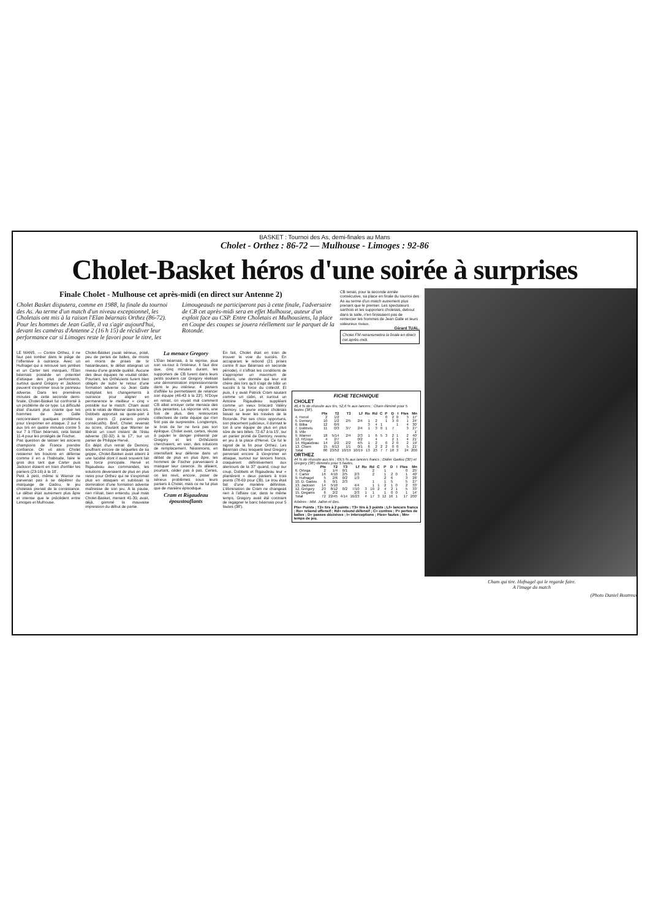BASKET : Tournoi des As, demi-finales au Mans
Cholet - Orthez : 86-72 — Mulhouse - Limoges : 92-86
Cholet-Basket héros d'une soirée à surprises
Finale Cholet - Mulhouse cet après-midi (en direct sur Antenne 2)
Cholet Basket disputera, comme en 1988, la finale du tournoi des As. Au terme d'un match d'un niveau exceptionnel, les Choletais ont mis à la raison l'Elan béarnais Orthez (86-72). Pour les hommes de Jean Galle, il va s'agir aujourd'hui, devant les caméras d'Antenne 2 (16 h 15) de récidiver leur performance car si Limoges reste le favori pour le titre, les Limougeauds ne participeront pas à cette finale, l'adversaire de CB cet après-midi sera en effet Mulhouse, auteur d'un exploit face au CSP. Entre Choletais et Mulhousiens, la place en Coupe des coupes se jouera réellement sur le parquet de la Rotonde.
CB tenait, pour la seconde année consécutive, sa place en finale du tournoi des As au terme d'un match autrement plus prenant que le premier. Les spectateurs sarthois et les supporters choletais, debout dans la salle, n'en finissaient pas de remercier les hommes de Jean Galle et leurs valeureux rivaux.
Gérard TUAL.
Cholet FM retransmettra la finale en direct cet après-midi.
LE MANS. — Contre Orthez, il ne faut pas tomber dans le piège de l'offensive à outrance. Avec un Hufnagel qui a retrouvé ses jambes et un Carter ses marques, l'Elan béarnais possède un potentiel d'attaque des plus performants, surtout quand Grégory et Jackson peuvent s'exprimer sous le panneau adverse. Dans les premières minutes de cette seconde demi-finale, Cholet-Basket fut confronté à un problème de ce type. La difficulté était d'autant plus criante que les hommes de Jean Galle rencontraient quelques problèmes pour s'exprimer en attaque. 2 sur 6 aux tirs en quatre minutes contre 5 sur 7 à l'Elan béarnais, cela faisait 11-4 pour les protégés de Fischer.
Pas question de laisser les anciens champions de France prendre confiance. On vit alors Cholet resserrer les boulons en défense comme il en a l'habitude, faire le gros dos tant que Carter puis Jackson étaient en train d'enfiler les paniers (23-16) à la 10'.
Petit à petit, même si Warner ne parvenait pas à se dépêtrer du marquage de Gadou, le jeu choletais prenait de la consistance. Le débat était autrement plus âpre et intense que le précédent entre Limoges et Mulhouse.
Cholet-Basket jouait sérieux, posé, peu de pertes de balles, de moins en moins de prises de tir hasardeuses, le débat atteignait un niveau d'une grande qualité. Aucune des deux équipes ne voulait céder. Pourtant, les Orthéziens furent bien obligés de subir le retour d'une formation adverse où Jean Galle multipliait les changements à outrance pour aligner en permanence le meilleur « cinq » possible sur le match. Cham avait pris le relais de Warner dans les tirs. Dobbels apportait sa quote-part à trois points (2 paniers primés consécutifs). Bref, Cholet revenait au score, d'autant que Warner se libérait un court instant de l'étau adverse (32-32) à la 17', sur un panier de Philippe Hervé.
En dépit d'un retrait de Demory, souffrant encore de séquelles de sa grippe, Cholet-Basket avait atteint à une lucidité dont il avait souvent fait sa force principale. Hervé et Rigaudeau aux commandes, les solutions devenaient de plus en plus rares pour Orthez qui ne s'exprimait plus en attaques et subissait la domination d'une formation adverse maîtresse de son jeu. A la pause, rien n'était, bien entendu, joué mais Cholet-Basket, menant 41-39, avait, déjà, gommé la mauvaise impression du début de partie.
La menace Gregory
L'Elan béarnais, à la reprise, joua son va-tout à l'intérieur. Il faut dire que, cinq minutes durant, les supporters de CB furent dans leurs petits souliers car Gregory réalisait une démonstration impressionnante dans le jeu intérieur. 4 paniers d'affilée lui permettaient de relancer son équipe (46-43 à la 23'). N'Doye en retrait, on voyait mal comment CB allait enrayer cette menace des plus pesantes. La réponse vint, une fois de plus, des ressources collectives de cette équipe qui n'en finit pas de surprendre. Longtemps, le bras de fer ne livra pas son épilogue. Cholet avait, certes, réussi à juguler le danger présenté par Gregory et les Orthéziens cherchaient, en vain, des solutions de remplacement. Néanmoins, en intensifiant leur défense dans un débat de plus en plus âpre, les hommes de Fischer parvenaient à masquer leur carence. Ils allaient, pourtant, céder pas à pas. Certes, on les revit, encore, poser de sérieux problèmes sous leurs paniers à Cholet, mais ce ne fut plus que de manière épisodique.
Cram et Rigaudeau époustouflants
En fait, Cholet était en train de trouver la voie du succès. En accaparant le rebond (21 prises contre 8 aux Béarnais en seconde période), il s'offrait les conditions de s'approprier un maximum de ballons, une donnée qui leur est chère dès lors qu'il s'agit de bâtir un succès à la force du collectif. Et puis, il y avait Patrick Cram sautant comme un cabri, et surtout un Antoine Rigaudeau suppléant comme un vieux briscard Valéry Demory. Le jeune espoir choletais faisait se lever les travées de la Rotonde. Par ses choix opportuns, son placement judicieux, il donnait le ton à une équipe de plus en plus sûre de ses billes. 72-67 à la 15', sur un panier primé de Demory, revenu en jeu à la place d'Hervé. Ce fut le signal de la fin pour Orthez. Les Béarnais chez lesquels seul Gregory parvenait encore à s'exprimer en attaque, surtout sur lancers francs, craquèrent définitivement aux alentours de la 37' quand, coup sur coup, Dobbels et Rigaudeau leur « plantèrent » deux paniers à trois points (78-69 pour CB). Le trou était fait d'une manière définitive. L'élimination de Cram ne changeait rien à l'affaire car, dans le même temps, Gregory avait été contraint de regagner le banc béarnais pour 5 fautes (38').
FICHE TECHNIQUE
CHOLET
46,4 % de réussite aux tirs, 52,6 % aux lancers ; Cham éliminé pour 5 fautes (38').
| | Pts | T2 | T3 | Lf | Ro | Rd | C | P | D | I | Ftes | Mn |
| --- | --- | --- | --- | --- | --- | --- | --- | --- | --- | --- | --- | --- |
| 4. Hervé | 2 | 1/2 | | | | | | 0 | 2 | 0 | 3 | 17' |
| 5. Demory | 10 | 1/2 | 2/5 | 2/4 | 1 | 2 | | 1 | 3 | 0 | 1 | 24' |
| 6. Bilba | 12 | 6/9 | | | 3 | 4 | 1 | | | 1 | 4 | 30' |
| 7. Dobbels | 11 | 0/3 | 3/7 | 2/4 | 1 | 3 | 0 | 1 | 7 | | 3 | 27' |
| 8. Ville | | | | | | | | | | | | 1' |
| 9. Warner | 18 | 5/14 | 2/4 | 2/3 | 1 | 6 | 5 | 3 | 2 | 1 | 2 | 40' |
| 12. N'Doye | 4 | 2/7 | | 0/2 | | 4 | | | 2 | 1 | 4 | 21' |
| 14. Rigaudeau | 14 | 2/2 | 2/2 | 4/5 | 1 | 2 | | 0 | 2 | 0 | 2 | 19' |
| 13. Cham | 15 | 6/13 | 1/1 | 0/1 | 6 | 2 | 2 | 2 | 0 | 0 | 5 | 21' |
| Total | 86 | 23/52 | 10/19 | 10/19 | 13 | 23 | 7 | 7 | 18 | 3 | 24 | 200 |
ORTHEZ
44 % de réussite aux tirs ; 69,5 % aux lancers francs ; Didier Gadou (30') et Gregory (38') éliminés pour 5 fautes.
| | Pts | T2 | T3 | Lf | Ro | Rd | C | P | D | I | Ftes | Mn |
| --- | --- | --- | --- | --- | --- | --- | --- | --- | --- | --- | --- | --- |
| 6. Ortega | 2 | 1/4 | 0/1 | | | 2 | | 1 | | | 0 | 25' |
| 7. Carter | 16 | 4/10 | 2/5 | 2/3 | | 2 | | 1 | 2 | 0 | 1 | 40' |
| 9. Hufnagel | 5 | 2/6 | 0/2 | 1/3 | | | | 2 | 6 | | 3 | 28' |
| 10. D. Gadou | 6 | 0/1 | 2/3 | | | 1 | | 1 | 5 | | 5 | 27' |
| 13. Jackson | 14 | 5/10 | | 4/4 | | 1 | 1 | 2 | 1 | 0 | 2 | 33' |
| 12. Grégory | 23 | 8/12 | 0/2 | 7/10 | 3 | 10 | 2 | 4 | 2 | 1 | 5 | 33' |
| 15. Deganis | 6 | 2/2 | | 2/3 | 1 | 1 | | 1 | 0 | 0 | 1 | 14' |
| Total | 72 | 22/45 | 4/14 | 16/23 | 4 | 17 | 3 | 12 | 16 | 1 | 17 | 200' |
Arbitres : MM. Jallon et Bes.
Pts= Points ; T2= tirs à 2 points ; T3= tirs à 3 points ; Lf= lancers francs ; Ro= rebond offensif ; Rd= rebond défensif ; C= contres ; P= pertes de balles ; D= passes décisives ; I= interceptions ; Ftes= fautes ; Mn= temps de jeu.
Cham qui tire. Hufnagel qui le regarde faire.
A l'image du match
(Photo Daniel Boutreux)